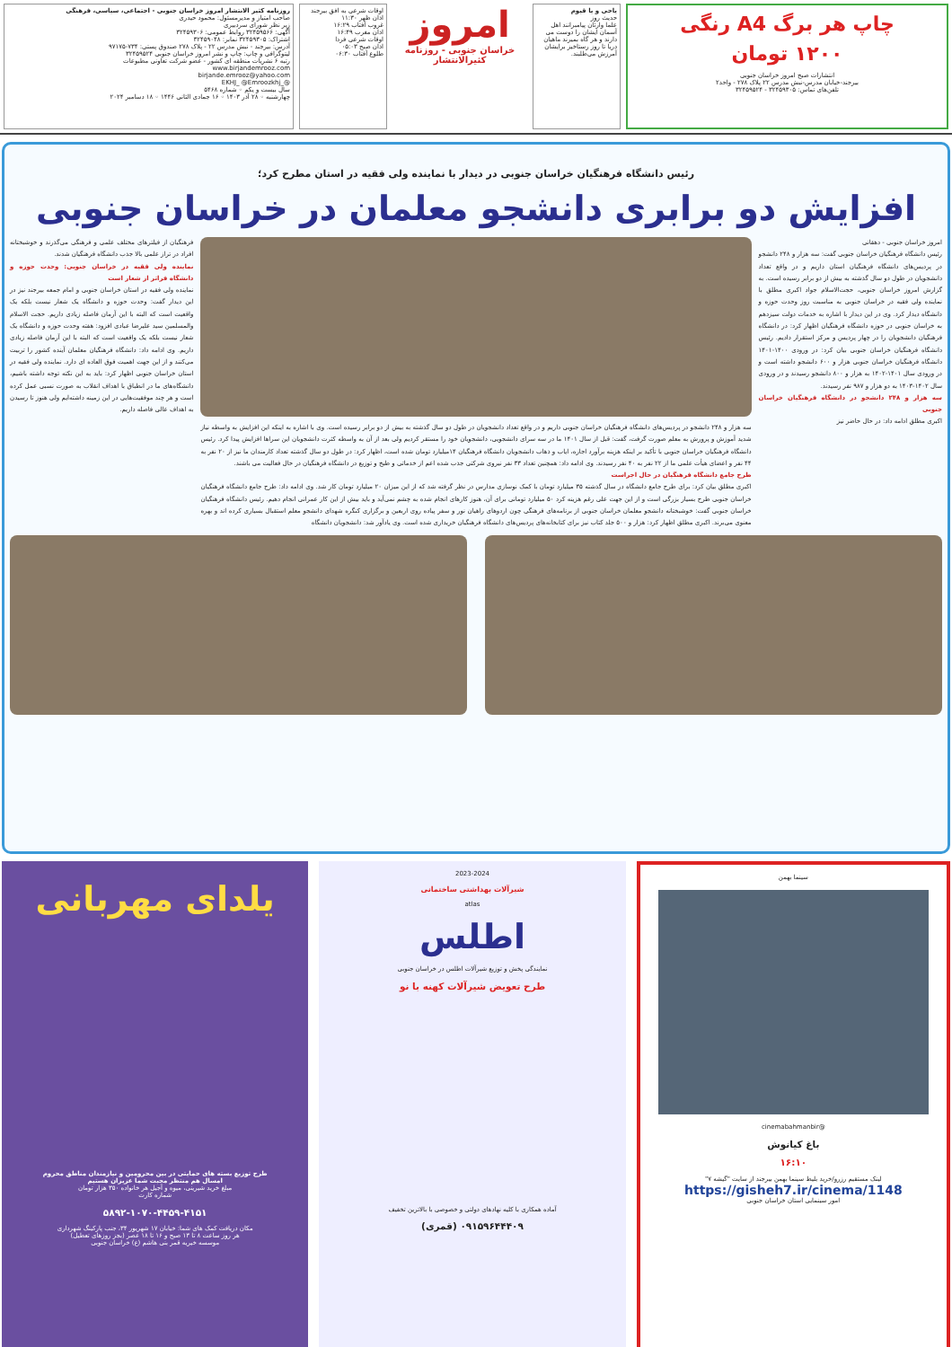چاپ هر برگ A4 رنگی
۱۲۰۰ تومان
انتشارات صبح امروز خراسان جنوبی
بیرجند-خیابان مدرس-نبش مدرس ۲۲ پلاک ۲۷۸ - واحد۲
تلفن‌های تماس: ۳۲۴۵۹۳۰۵ - ۳۲۴۵۹۵۲۴
یاحی و یا قیوم
حدیث روز
علما وارثان پیامبرانند اهل آسمان ایشان را دوست می دارند و هر گاه بمیرند ماهیان دریا تا روز رستاخیز برایشان آمرزش می‌طلبند.
امروز
خراسان جنوبی - روزنامه کثیرالانتشار
اوقات شرعی به افق بیرجند
اذان ظهر ۱۱:۳۰
غروب آفتاب ۱۶:۲۹
اذان مغرب ۱۶:۴۹
اوقات شرعی فردا
اذان صبح ۰۵:۰۳
طلوع آفتاب ۰۶:۳۰
روزنامه کثیر الانتشار امروز خراسان جنوبی - اجتماعی، سیاسی، فرهنگی
صاحب امتیاز و مدیرمسئول: محمود حیدری
زیر نظر شورای سردبیری
آگهی: ۳۲۴۵۹۵۶۶ روابط عمومی: ۳۲۴۵۹۳۰۶
اشتراک: ۳۲۴۵۹۳۰۵ نمابر: ۳۲۴۵۹۰۴۸
آدرس: بیرجند - نبش مدرس ۲۲ - پلاک ۲۷۸ صندوق پستی: ۷۳۴-۹۷۱۷۵
لیتوگرافی و چاپ: چاپ و نشر امروز خراسان جنوبی ۳۲۴۵۹۵۲۴
رتبه ۶ نشریات منطقه ای کشور - عضو شرکت تعاونی مطبوعات
www.birjandemrooz.com
birjande.emrooz@yahoo.com
@_EKHJ_ @Emroozkhj
سال بیست و یکم ◦ شماره ۵۴۶۸
چهارشنبه ◦ ۲۸ آذر ۱۴۰۳ ◦ ۱۶ جمادی الثانی ۱۴۴۶ ◦ ۱۸ دسامبر ۲۰۲۴
رئیس دانشگاه فرهنگیان خراسان جنوبی در دیدار با نماینده ولی فقیه در استان مطرح کرد؛
افزایش دو برابری دانشجو معلمان در خراسان جنوبی
امروز خراسان جنوبی - دهقانی
رئیس دانشگاه فرهنگیان خراسان جنوبی گفت: سه هزار و ۲۴۸ دانشجو در پردیس‌های دانشگاه فرهنگیان استان داریم و در واقع تعداد دانشجویان در طول دو سال گذشته به بیش از دو برابر رسیده است. به گزارش امروز خراسان جنوبی، حجت‌الاسلام جواد اکبری مطلق با نماینده ولی فقیه در خراسان جنوبی به مناسبت روز وحدت حوزه و دانشگاه دیدار کرد. وی در این دیدار با اشاره به خدمات دولت سیزدهم به خراسان جنوبی در حوزه دانشگاه فرهنگیان اظهار کرد: در دانشگاه فرهنگیان دانشجویان را در چهار پردیس و مرکز استقرار دادیم. رئیس دانشگاه فرهنگیان خراسان جنوبی بیان کرد: در ورودی ۱۴۰۰-۱۴۰۱ دانشگاه فرهنگیان خراسان جنوبی هزار و ۶۰۰ دانشجو داشته است و در ورودی سال ۱۴۰۱-۱۴۰۲ به هزار و ۸۰۰ دانشجو رسیدند و در ورودی سال ۱۴۰۲-۱۴۰۳ به دو هزار و ۹۸۷ نفر رسیدند.
سه هزار و ۲۴۸ دانشجو در دانشگاه فرهنگیان خراسان جنوبی
اکبری مطلق ادامه داد: در حال حاضر نیز
سه هزار و ۲۴۸ دانشجو در پردیس‌های دانشگاه فرهنگیان خراسان جنوبی داریم و در واقع تعداد دانشجویان در طول دو سال گذشته به بیش از دو برابر رسیده است. وی با اشاره به اینکه این افزایش به واسطه نیاز شدید آموزش و پرورش به معلم صورت گرفت، گفت: قبل از سال ۱۴۰۱ ما در سه سرای دانشجویی، دانشجویان خود را مستقر کردیم ولی بعد از آن به واسطه کثرت دانشجویان این سراها افزایش پیدا کرد. رئیس دانشگاه فرهنگیان خراسان جنوبی با تأکید بر اینکه هزینه برآورد اجاره، ایاب و ذهاب دانشجویان دانشگاه فرهنگیان ۱۴میلیارد تومان شده است، اظهار کرد: در طول دو سال گذشته تعداد کارمندان ما نیز از ۲۰ نفر به ۴۴ نفر و اعضای هیأت علمی ما از ۲۲ نفر به ۴۰ نفر رسیدند. وی ادامه داد: همچنین تعداد ۳۳ نفر نیروی شرکتی جذب شده اعم از خدماتی و طبخ و توزیع در دانشگاه فرهنگیان در حال فعالیت می باشند.
طرح جامع دانشگاه فرهنگیان در حال اجراست
اکبری مطلق بیان کرد: برای طرح جامع دانشگاه در سال گذشته ۳۵ میلیارد تومان با کمک نوسازی مدارس در نظر گرفته شد که از این میزان ۲۰ میلیارد تومان کار شد. وی ادامه داد: طرح جامع دانشگاه فرهنگیان خراسان جنوبی طرح بسیار بزرگی است و از این جهت علی رغم هزینه کرد ۵۰ میلیارد تومانی برای آن، هنوز کارهای انجام شده به چشم نمی‌آید و باید بیش از این کار عمرانی انجام دهیم. رئیس دانشگاه فرهنگیان خراسان جنوبی گفت: خوشبختانه دانشجو معلمان خراسان جنوبی از برنامه‌های فرهنگی چون اردوهای راهیان نور و سفر پیاده روی اربعین و برگزاری کنگره شهدای دانشجو معلم استقبال بسیاری کرده اند و بهره معنوی می‌برند. اکبری مطلق اظهار کرد: هزار و ۵۰۰ جلد کتاب نیز برای کتابخانه‌های پردیس‌های دانشگاه فرهنگیان خریداری شده است. وی یادآور شد: دانشجویان دانشگاه
فرهنگیان از فیلترهای مختلف علمی و فرهنگی می‌گذرند و خوشبختانه افراد در تراز علمی بالا جذب دانشگاه فرهنگیان شدند.
نماینده ولی فقیه در خراسان جنوبی: وحدت حوزه و دانشگاه فراتر از شعار است
نماینده ولی فقیه در استان خراسان جنوبی و امام جمعه بیرجند نیز در این دیدار گفت: وحدت حوزه و دانشگاه یک شعار نیست بلکه یک واقعیت است که البته با این آرمان فاصله زیادی داریم. حجت الاسلام والمسلمین سید علیرضا عبادی افزود: هفته وحدت حوزه و دانشگاه یک شعار نیست بلکه یک واقعیت است که البته با این آرمان فاصله زیادی داریم. وی ادامه داد: دانشگاه فرهنگیان معلمان آینده کشور را تربیت می‌کنند و از این جهت اهمیت فوق العاده ای دارد. نماینده ولی فقیه در استان خراسان جنوبی اظهار کرد: باید به این نکته توجه داشته باشیم، دانشگاه‌های ما در انطباق با اهداف انقلاب به صورت نسبی عمل کرده است و هر چند موفقیت‌هایی در این زمینه داشته‌ایم ولی هنوز تا رسیدن به اهداف عالی فاصله داریم.
سینما بهمن
@cinemabahmanbir
باغ کیانوش
۱۶:۱۰
لینک مستقیم رزرو/خرید بلیط سینما بهمن بیرجند از سایت "گیشه ۷"
https://gisheh7.ir/cinema/1148
امور سینمایی استان خراسان جنوبی
2023-2024
شیرآلات بهداشتی ساختمانی
atlas
اطلس
نمایندگی پخش و توزیع شیرآلات اطلس در خراسان جنوبی
طرح تعویض شیرآلات کهنه با نو
آماده همکاری با کلیه نهادهای دولتی و خصوصی با بالاترین تخفیف
۰۹۱۵۹۶۴۴۴۰۹ (قمری)
یلدای مهربانی
طرح توزیع بسته های حمایتی در بین محرومین و نیازمندان مناطق محروم
امسال هم منتظر محبت شما عزیزان هستیم
مبلغ خرید شیرینی، میوه و آجیل هر خانواده ۳۵۰ هزار تومان
شماره کارت
۵۸۹۲-۱۰۷۰-۴۴۵۹-۴۱۵۱
مکان دریافت کمک های شما: خیابان ۱۷ شهریور ۳۴، جنب پارکینگ شهرداری
هر روز ساعت ۸ تا ۱۳ صبح و ۱۶ تا ۱۸ عصر (بجز روزهای تعطیل)
موسسه خیریه قمر بنی هاشم (ع) خراسان جنوبی